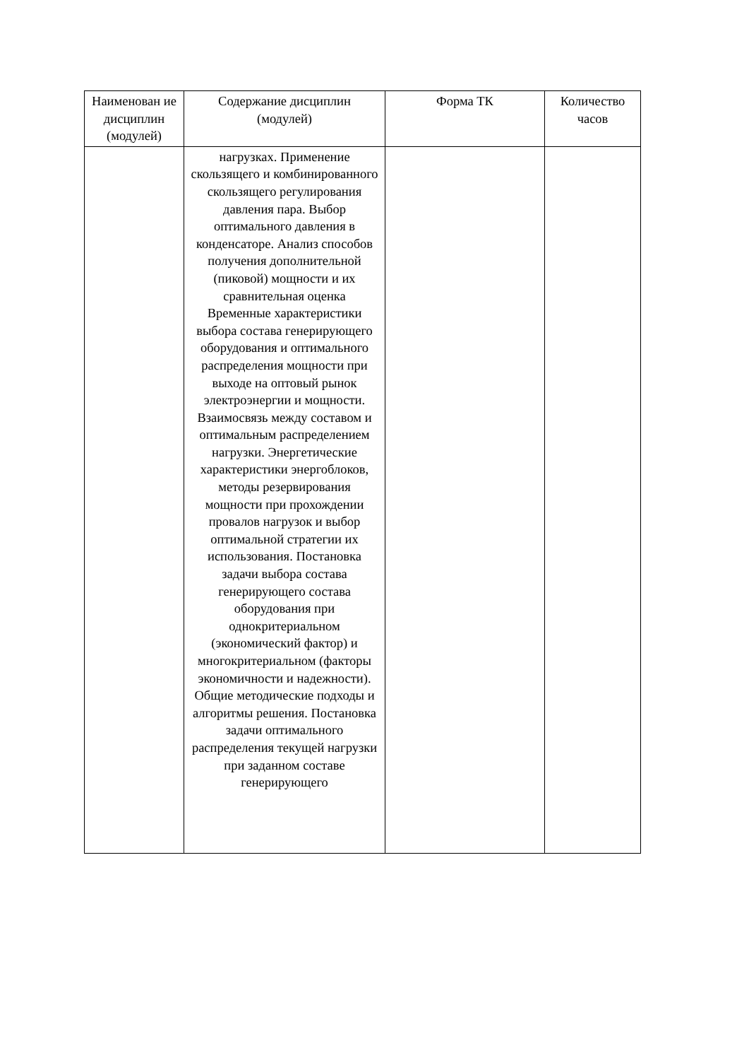| Наименован ие дисциплин (модулей) | Содержание дисциплин (модулей) | Форма ТК | Количество часов |
| --- | --- | --- | --- |
| | нагрузках. Применение скользящего и комбинированного скользящего регулирования давления пара. Выбор оптимального давления в конденсаторе. Анализ способов получения дополнительной (пиковой) мощности и их сравнительная оценка Временные характеристики выбора состава генерирующего оборудования и оптимального распределения мощности при выходе на оптовый рынок электроэнергии и мощности. Взаимосвязь между составом и оптимальным распределением нагрузки. Энергетические характеристики энергоблоков, методы резервирования мощности при прохождении провалов нагрузок и выбор оптимальной стратегии их использования. Постановка задачи выбора состава генерирующего состава оборудования при однокритериальном (экономический фактор) и многокритериальном (факторы экономичности и надежности). Общие методические подходы и алгоритмы решения. Постановка задачи оптимального распределения текущей нагрузки при заданном составе генерирующего | | |